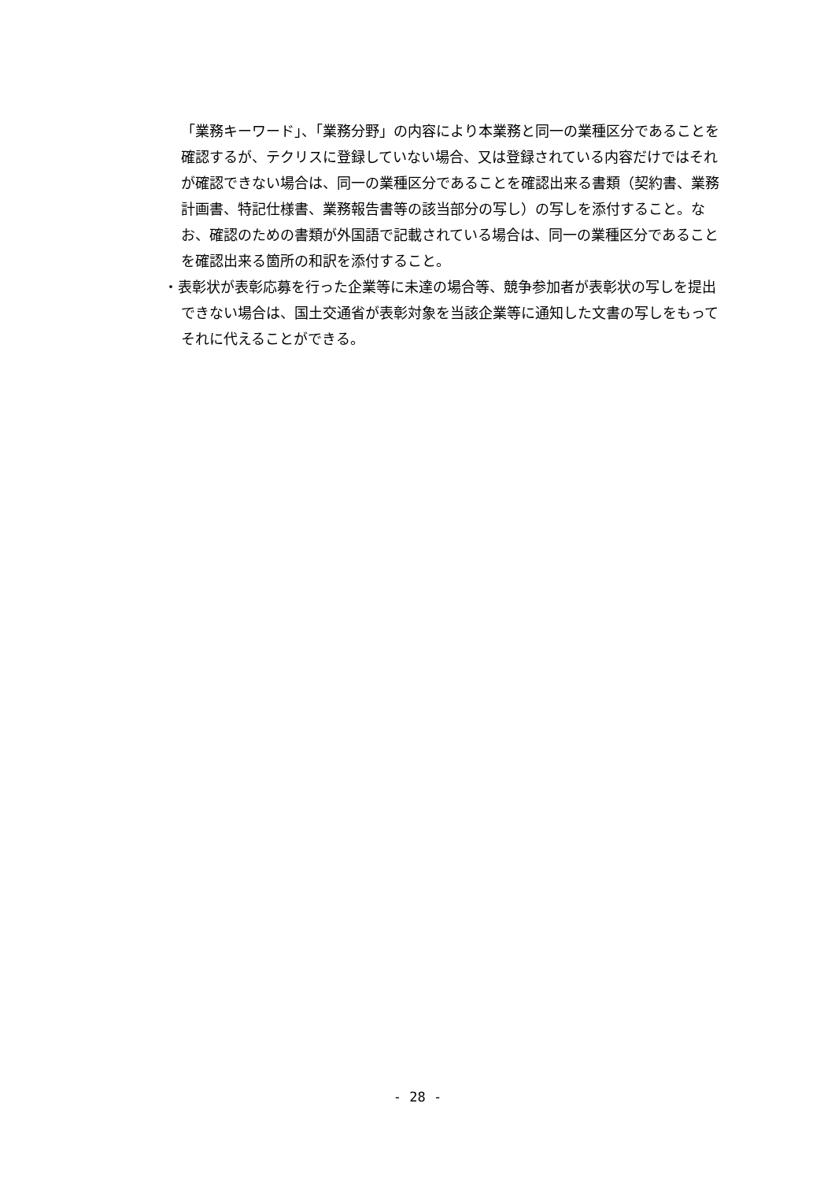「業務キーワード」、「業務分野」の内容により本業務と同一の業種区分であることを確認するが、テクリスに登録していない場合、又は登録されている内容だけではそれが確認できない場合は、同一の業種区分であることを確認出来る書類（契約書、業務計画書、特記仕様書、業務報告書等の該当部分の写し）の写しを添付すること。なお、確認のための書類が外国語で記載されている場合は、同一の業種区分であることを確認出来る箇所の和訳を添付すること。
・表彰状が表彰応募を行った企業等に未達の場合等、競争参加者が表彰状の写しを提出できない場合は、国土交通省が表彰対象を当該企業等に通知した文書の写しをもってそれに代えることができる。
- 28 -